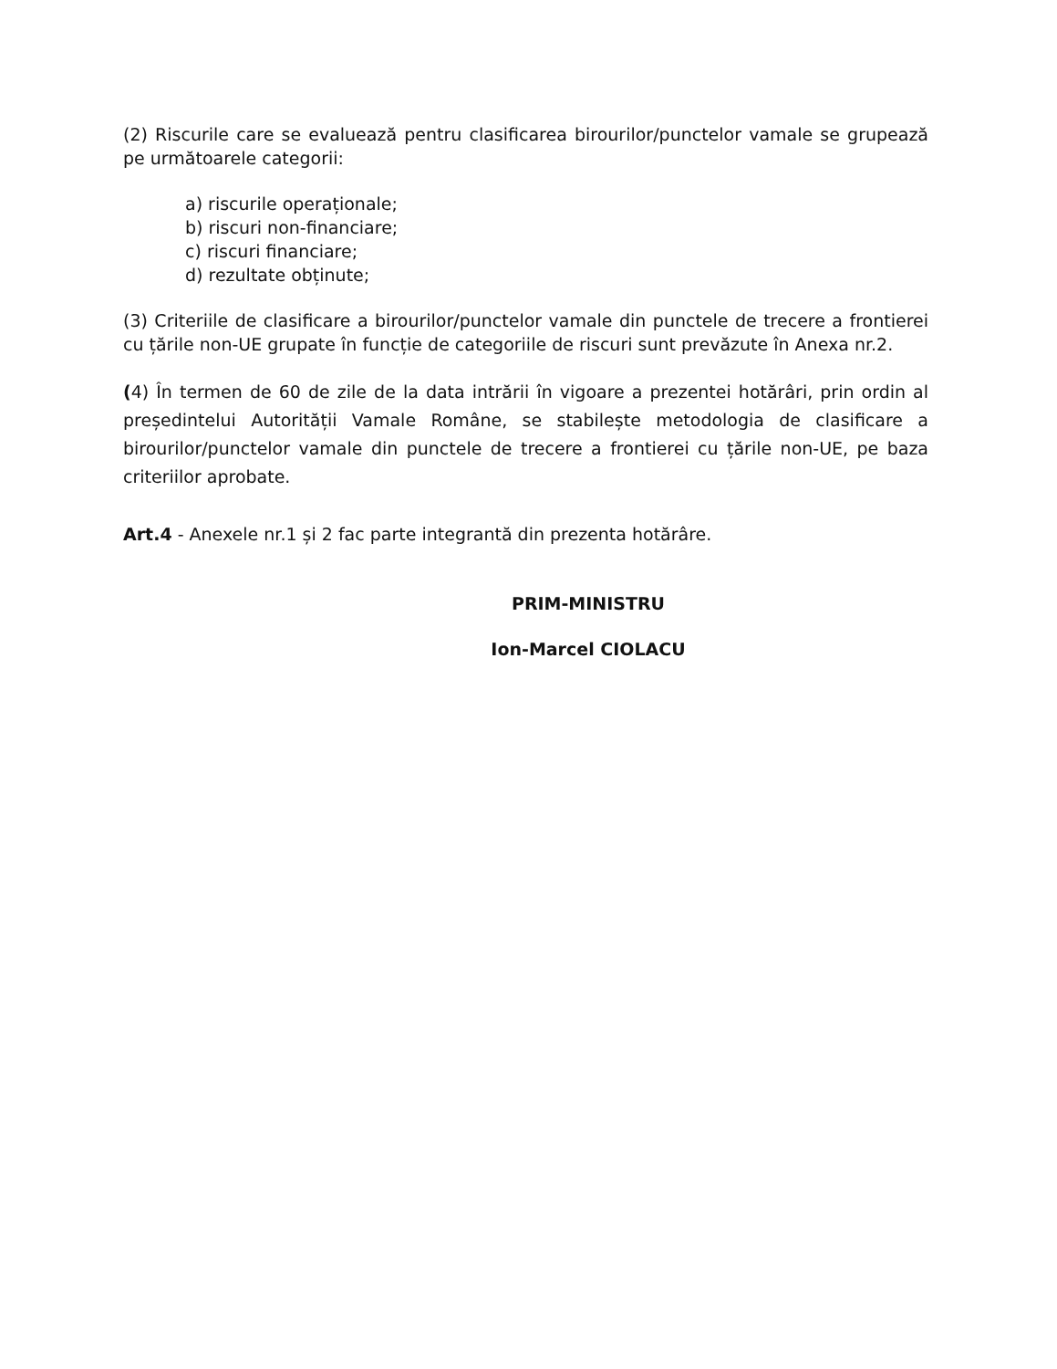(2) Riscurile care se evaluează pentru clasificarea birourilor/punctelor vamale se grupează pe următoarele categorii:
a) riscurile operaționale;
b) riscuri non-financiare;
c) riscuri financiare;
d) rezultate obținute;
(3) Criteriile de clasificare a birourilor/punctelor vamale din punctele de trecere a frontierei cu țările non-UE grupate în funcție de categoriile de riscuri sunt prevăzute în Anexa nr.2.
(4) În termen de 60 de zile de la data intrării în vigoare a prezentei hotărâri, prin ordin al președintelui Autorității Vamale Române, se stabilește metodologia de clasificare a birourilor/punctelor vamale din punctele de trecere a frontierei cu țările non-UE, pe baza criteriilor aprobate.
Art.4 - Anexele nr.1 și 2 fac parte integrantă din prezenta hotărâre.
PRIM-MINISTRU
Ion-Marcel CIOLACU